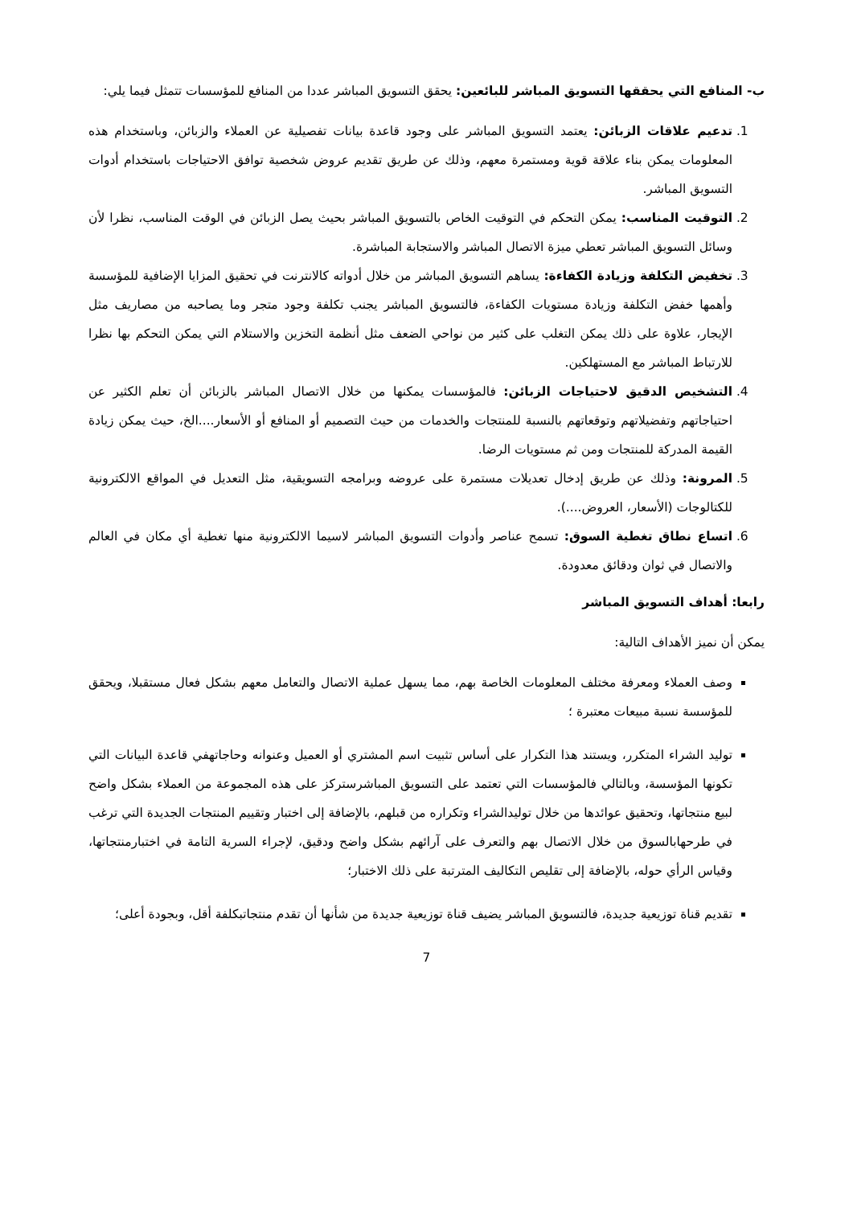ب- المنافع التي يحققها التسويق المباشر للبائعين: يحقق التسويق المباشر عددا من المنافع للمؤسسات تتمثل فيما يلي:
1. تدعيم علاقات الزبائن: يعتمد التسويق المباشر على وجود قاعدة بيانات تفصيلية عن العملاء والزبائن، وباستخدام هذه المعلومات يمكن بناء علاقة قوية ومستمرة معهم، وذلك عن طريق تقديم عروض شخصية توافق الاحتياجات باستخدام أدوات التسويق المباشر.
2. التوقيت المناسب: يمكن التحكم في التوقيت الخاص بالتسويق المباشر بحيث يصل الزبائن في الوقت المناسب، نظرا لأن وسائل التسويق المباشر تعطي ميزة الاتصال المباشر والاستجابة المباشرة.
3. تخفيض التكلفة وزيادة الكفاءة: يساهم التسويق المباشر من خلال أدواته كالانترنت في تحقيق المزايا الإضافية للمؤسسة وأهمها خفض التكلفة وزيادة مستويات الكفاءة، فالتسويق المباشر يجنب تكلفة وجود متجر وما يصاحبه من مصاريف مثل الإيجار، علاوة على ذلك يمكن التغلب على كثير من نواحي الضعف مثل أنظمة التخزين والاستلام التي يمكن التحكم بها نظرا للارتباط المباشر مع المستهلكين.
4. التشخيص الدقيق لاحتياجات الزبائن: فالمؤسسات يمكنها من خلال الاتصال المباشر بالزبائن أن تعلم الكثير عن احتياجاتهم وتفضيلاتهم وتوقعاتهم بالنسبة للمنتجات والخدمات من حيث التصميم أو المنافع أو الأسعار....الخ، حيث يمكن زيادة القيمة المدركة للمنتجات ومن ثم مستويات الرضا.
5. المرونة: وذلك عن طريق إدخال تعديلات مستمرة على عروضه وبرامجه التسويقية، مثل التعديل في المواقع الالكترونية للكتالوجات (الأسعار، العروض....).
6. اتساع نطاق تغطية السوق: تسمح عناصر وأدوات التسويق المباشر لاسيما الالكترونية منها تغطية أي مكان في العالم والاتصال في ثوان ودقائق معدودة.
رابعا: أهداف التسويق المباشر
يمكن أن نميز الأهداف التالية:
وصف العملاء ومعرفة مختلف المعلومات الخاصة بهم، مما يسهل عملية الاتصال والتعامل معهم بشكل فعال مستقبلا، ويحقق للمؤسسة نسبة مبيعات معتبرة ؛
توليد الشراء المتكرر، ويستند هذا التكرار على أساس تثبيت اسم المشتري أو العميل وعنوانه وحاجاتهفي قاعدة البيانات التي تكونها المؤسسة، وبالتالي فالمؤسسات التي تعتمد على التسويق المباشرستركز على هذه المجموعة من العملاء بشكل واضح لبيع منتجاتها، وتحقيق عوائدها من خلال توليدالشراء وتكراره من قبلهم، بالإضافة إلى اختبار وتقييم المنتجات الجديدة التي ترغب في طرحهابالسوق من خلال الاتصال بهم والتعرف على آرائهم بشكل واضح ودقيق، لإجراء السرية التامة في اختبارمنتجاتها، وقياس الرأي حوله، بالإضافة إلى تقليص التكاليف المترتبة على ذلك الاختبار؛
تقديم قناة توزيعية جديدة، فالتسويق المباشر يضيف قناة توزيعية جديدة من شأنها أن تقدم منتجاتبكلفة أقل، وبجودة أعلى؛
7